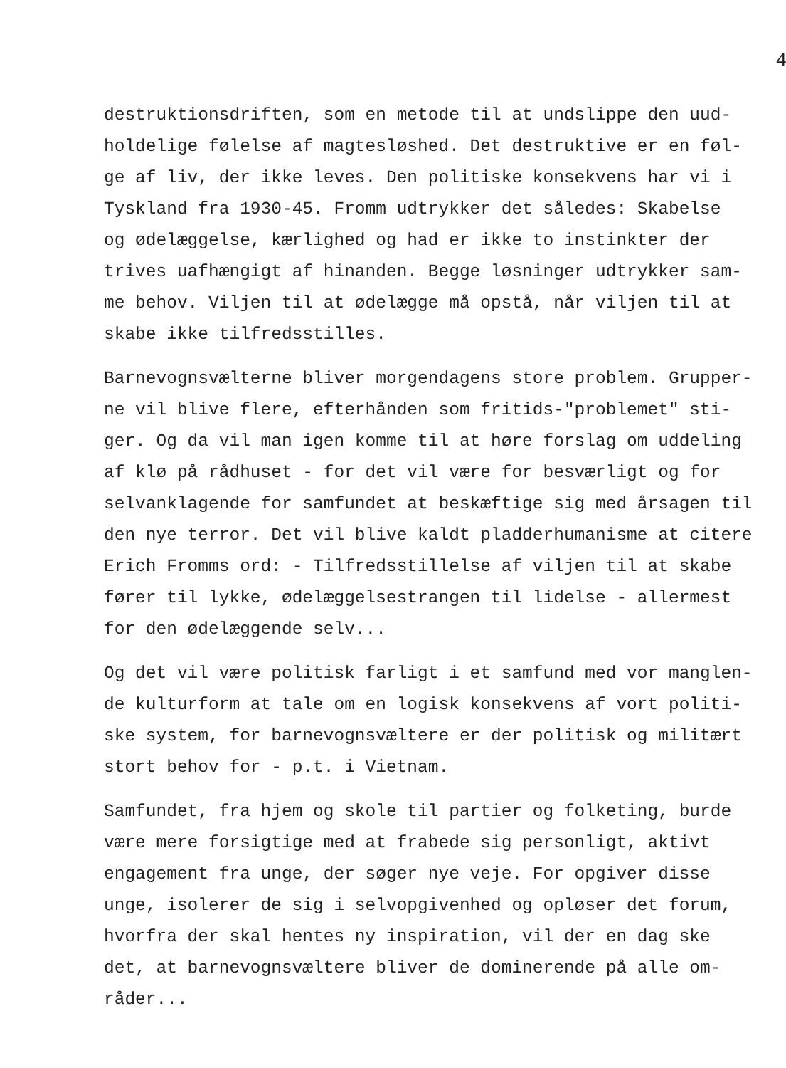4
destruktionsdriften, som en metode til at undslippe den uud- holdelige følelse af magtesløshed. Det destruktive er en føl- ge af liv, der ikke leves. Den politiske konsekvens har vi i Tyskland fra 1930-45. Fromm udtrykker det således: Skabelse og ødelæggelse, kærlighed og had er ikke to instinkter der trives uafhængigt af hinanden. Begge løsninger udtrykker sam- me behov. Viljen til at ødelægge må opstå, når viljen til at skabe ikke tilfredsstilles.
Barnevognsvælterne bliver morgendagens store problem. Grupper- ne vil blive flere, efterhånden som fritids-"problemet" sti- ger. Og da vil man igen komme til at høre forslag om uddeling af klø på rådhuset - for det vil være for besværligt og for selvanklagende for samfundet at beskæftige sig med årsagen til den nye terror. Det vil blive kaldt pladderhumanisme at citere Erich Fromms ord: - Tilfredsstillelse af viljen til at skabe fører til lykke, ødelæggelsestrangen til lidelse - allermest for den ødelæggende selv...
Og det vil være politisk farligt i et samfund med vor manglen- de kulturform at tale om en logisk konsekvens af vort politi- ske system, for barnevognsvæltere er der politisk og militært stort behov for - p.t. i Vietnam.
Samfundet, fra hjem og skole til partier og folketing, burde være mere forsigtige med at frabede sig personligt, aktivt engagement fra unge, der søger nye veje. For opgiver disse unge, isolerer de sig i selvopgivenhed og opløser det forum, hvorfra der skal hentes ny inspiration, vil der en dag ske det, at barnevognsvæltere bliver de dominerende på alle om- råder...